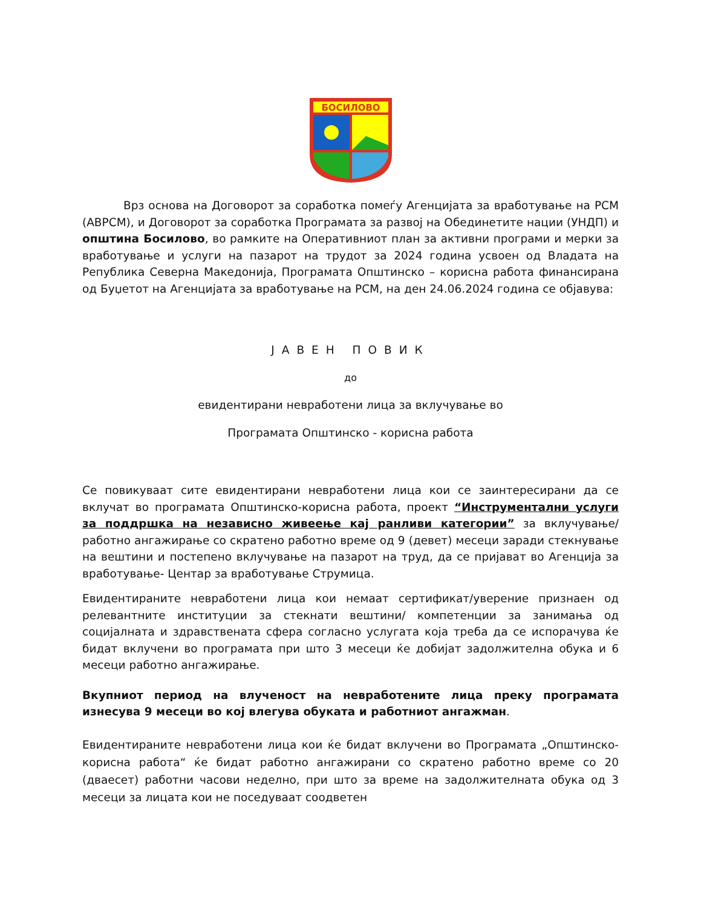БОСИЛОВО
Врз основа на Договорот за соработка помеѓу Агенцијата за вработување на РСМ (АВРСМ), и Договорот за соработка Програмата за развој на Обединетите нации (УНДП) и општина Босилово, во рамките на Оперативниот план за активни програми и мерки за вработување и услуги на пазарот на трудот за 2024 година усвоен од Владата на Република Северна Македонија, Програмата Општинско – корисна работа финансирана од Буџетот на Агенцијата за вработување на РСМ, на ден 24.06.2024 година се објавува:
ЈАВЕН ПОВИК
до
евидентирани невработени лица за вклучување во
Програмата Општинско - корисна работа
Се повикуваат сите евидентирани невработени лица кои се заинтересирани да се вклучат во програмата Општинско-корисна работа, проект “Инструментални услуги за поддршка на независно живеење кај ранливи категории” за вклучување/работно ангажирање со скратено работно време од 9 (девет) месеци заради стекнување на вештини и постепено вклучување на пазарот на труд, да се пријават во Агенција за вработување- Центар за вработување Струмица.
Евидентираните невработени лица кои немаат сертификат/уверение признаен од релевантните институции за стекнати вештини/ компетенции за занимања од социјалната и здравствената сфера согласно услугата која треба да се испорачува ќе бидат вклучени во програмата при што 3 месеци ќе добијат задолжителна обука и 6 месеци работно ангажирање.
Вкупниот период на влученост на невработените лица преку програмата изнесува 9 месеци во кој влегува обуката и работниот ангажман.
Евидентираните невработени лица кои ќе бидат вклучени во Програмата „Општинско-корисна работа“ ќе бидат работно ангажирани со скратено работно време со 20 (дваесет) работни часови неделно, при што за време на задолжителната обука од 3 месеци за лицата кои не поседуваат соодветен